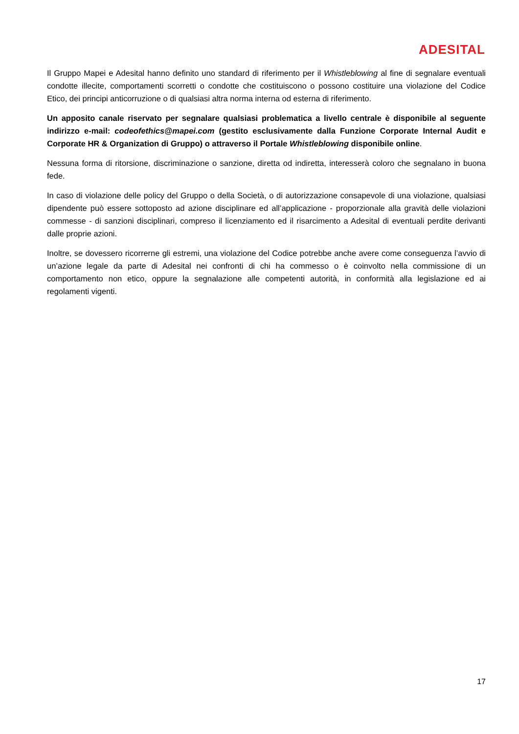ADESITAL
Il Gruppo Mapei e Adesital hanno definito uno standard di riferimento per il Whistleblowing al fine di segnalare eventuali condotte illecite, comportamenti scorretti o condotte che costituiscono o possono costituire una violazione del Codice Etico, dei principi anticorruzione o di qualsiasi altra norma interna od esterna di riferimento.
Un apposito canale riservato per segnalare qualsiasi problematica a livello centrale è disponibile al seguente indirizzo e-mail: codeofethics@mapei.com (gestito esclusivamente dalla Funzione Corporate Internal Audit e Corporate HR & Organization di Gruppo) o attraverso il Portale Whistleblowing disponibile online.
Nessuna forma di ritorsione, discriminazione o sanzione, diretta od indiretta, interesserà coloro che segnalano in buona fede.
In caso di violazione delle policy del Gruppo o della Società, o di autorizzazione consapevole di una violazione, qualsiasi dipendente può essere sottoposto ad azione disciplinare ed all’applicazione - proporzionale alla gravità delle violazioni commesse - di sanzioni disciplinari, compreso il licenziamento ed il risarcimento a Adesital di eventuali perdite derivanti dalle proprie azioni.
Inoltre, se dovessero ricorrerne gli estremi, una violazione del Codice potrebbe anche avere come conseguenza l’avvio di un’azione legale da parte di Adesital nei confronti di chi ha commesso o è coinvolto nella commissione di un comportamento non etico, oppure la segnalazione alle competenti autorità, in conformità alla legislazione ed ai regolamenti vigenti.
17